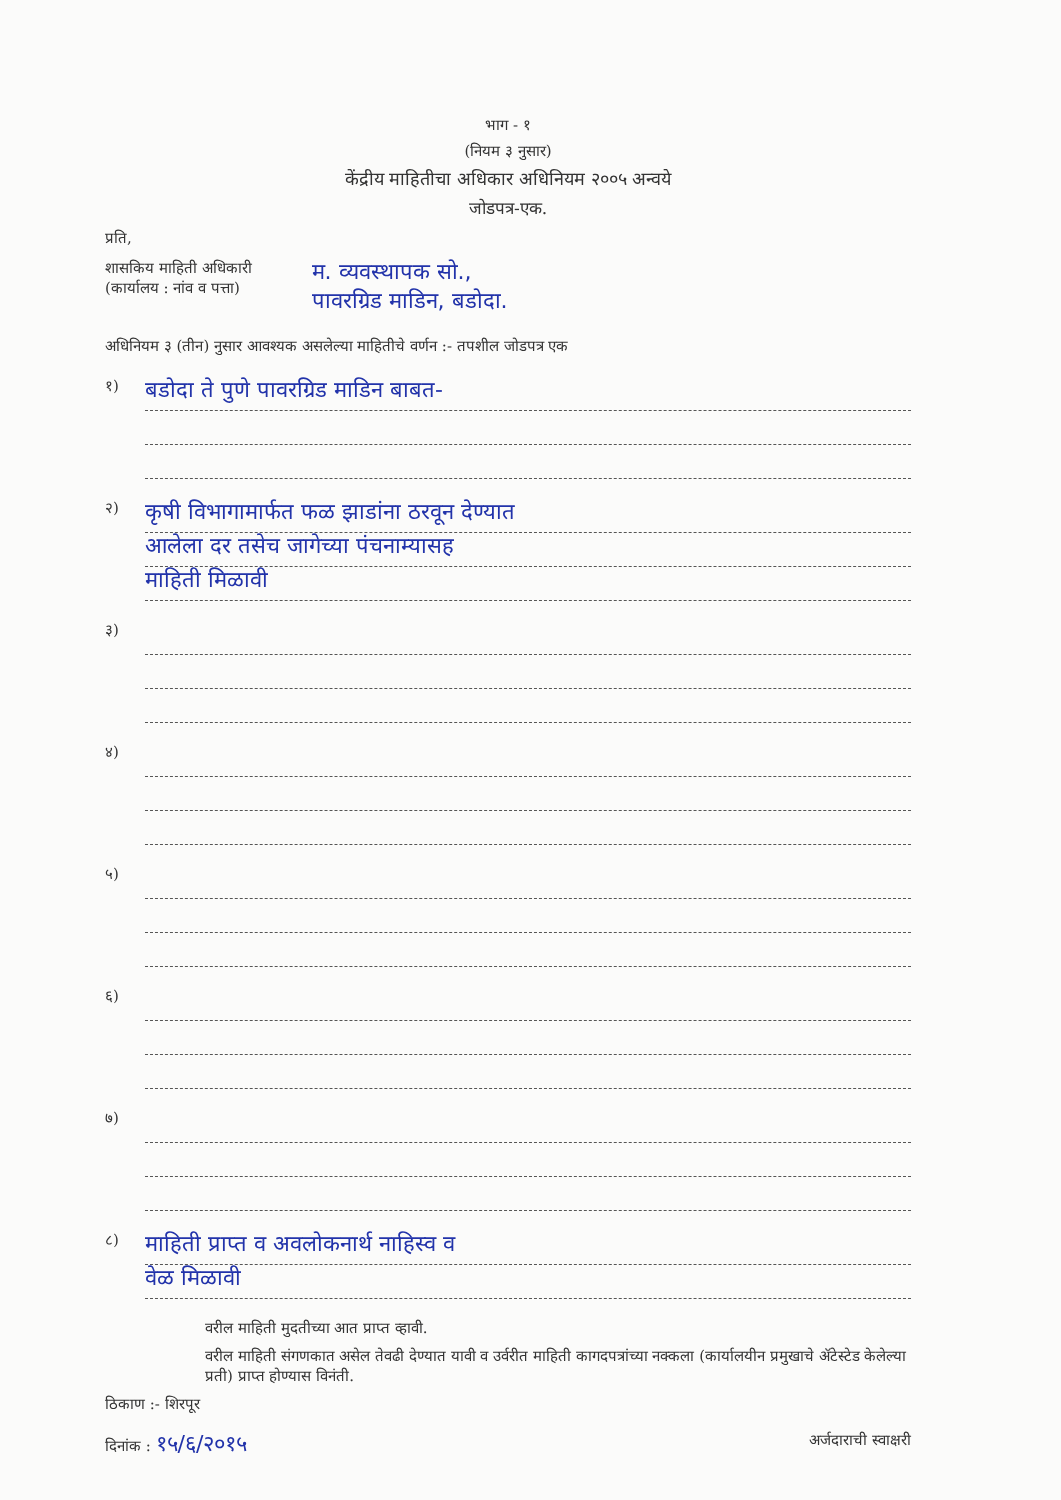भाग - १
(नियम ३ नुसार)
केंद्रीय माहितीचा अधिकार अधिनियम २००५ अन्वये
जोडपत्र-एक.
प्रति,
शासकिय माहिती अधिकारी
(कार्यालय : नांव व पत्ता)
म. व्यवस्थापक सो.,
पावरग्रिड माडिन, बडोदा.
अधिनियम ३ (तीन) नुसार आवश्यक असलेल्या माहितीचे वर्णन :- तपशील जोडपत्र एक
१)
बडोदा ते पुणे पावरग्रिड माडिन बाबत-
२)
कृषी विभागामार्फत फळ झाडांना ठरवून देण्यात
आलेला दर तसेच जागेच्या पंचनाम्यासह
माहिती मिळावी
३)
४)
५)
६)
७)
८)
माहिती प्राप्त व अवलोकनार्थ नाहिस्व व
वेळ मिळावी
वरील माहिती मुदतीच्या आत प्राप्त व्हावी.
वरील माहिती संगणकात असेल तेवढी देण्यात यावी व उर्वरीत माहिती कागदपत्रांच्या नक्कला (कार्यालयीन प्रमुखाचे ॲटेस्टेड केलेल्या प्रती) प्राप्त होण्यास विनंती.
ठिकाण :- शिरपूर
दिनांक : १५/६/२०१५
अर्जदाराची स्वाक्षरी